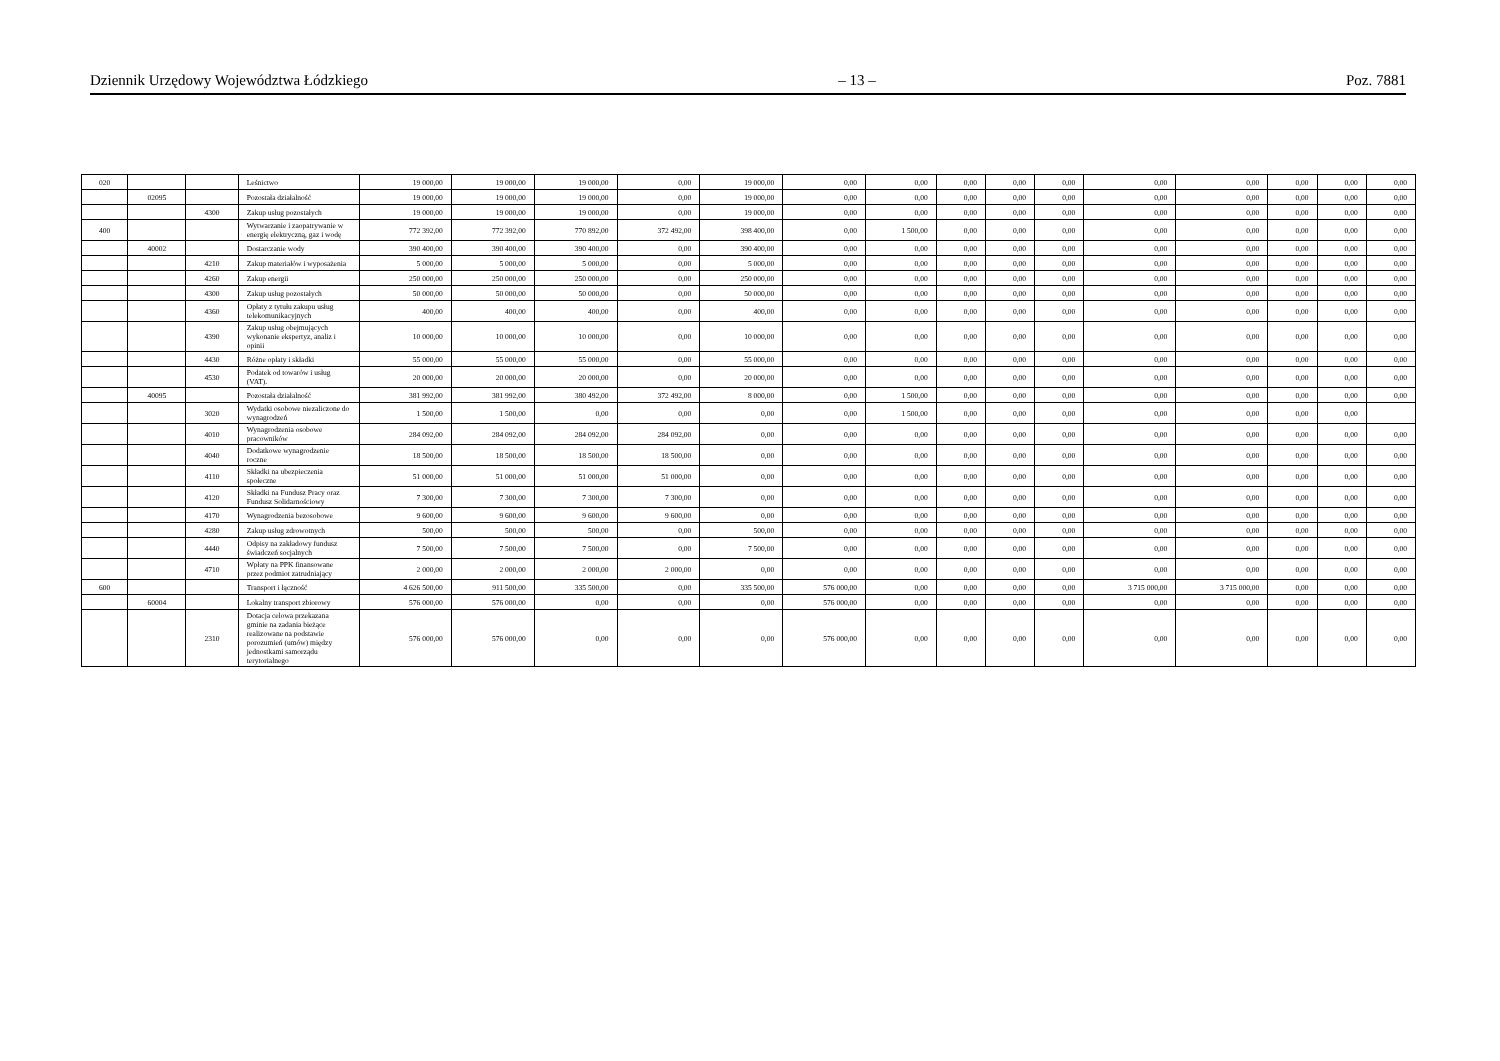Dziennik Urzędowy Województwa Łódzkiego – 13 – Poz. 7881
| 020 | | | Leśnictwo | 19 000,00 | 19 000,00 | 19 000,00 | 0,00 | 19 000,00 | 0,00 | 0,00 | 0,00 | 0,00 | 0,00 | 0,00 | 0,00 | 0,00 | 0,00 | 0,00 |
| | 02095 | | Pozostała działalność | 19 000,00 | 19 000,00 | 19 000,00 | 0,00 | 19 000,00 | 0,00 | 0,00 | 0,00 | 0,00 | 0,00 | 0,00 | 0,00 | 0,00 | 0,00 | 0,00 |
| | | 4300 | Zakup usług pozostałych | 19 000,00 | 19 000,00 | 19 000,00 | 0,00 | 19 000,00 | 0,00 | 0,00 | 0,00 | 0,00 | 0,00 | 0,00 | 0,00 | 0,00 | 0,00 | 0,00 |
| 400 | | | Wytwarzanie i zaopatrywanie w energię elektryczną, gaz i wodę | 772 392,00 | 772 392,00 | 770 892,00 | 372 492,00 | 398 400,00 | 0,00 | 1 500,00 | 0,00 | 0,00 | 0,00 | 0,00 | 0,00 | 0,00 | 0,00 | 0,00 |
| | 40002 | | Dostarczanie wody | 390 400,00 | 390 400,00 | 390 400,00 | 0,00 | 390 400,00 | 0,00 | 0,00 | 0,00 | 0,00 | 0,00 | 0,00 | 0,00 | 0,00 | 0,00 | 0,00 |
| | | 4210 | Zakup materiałów i wyposażenia | 5 000,00 | 5 000,00 | 5 000,00 | 0,00 | 5 000,00 | 0,00 | 0,00 | 0,00 | 0,00 | 0,00 | 0,00 | 0,00 | 0,00 | 0,00 | 0,00 |
| | | 4260 | Zakup energii | 250 000,00 | 250 000,00 | 250 000,00 | 0,00 | 250 000,00 | 0,00 | 0,00 | 0,00 | 0,00 | 0,00 | 0,00 | 0,00 | 0,00 | 0,00 | 0,00 |
| | | 4300 | Zakup usług pozostałych | 50 000,00 | 50 000,00 | 50 000,00 | 0,00 | 50 000,00 | 0,00 | 0,00 | 0,00 | 0,00 | 0,00 | 0,00 | 0,00 | 0,00 | 0,00 | 0,00 |
| | | 4360 | Opłaty z tytułu zakupu usług telekomunikacyjnych | 400,00 | 400,00 | 400,00 | 0,00 | 400,00 | 0,00 | 0,00 | 0,00 | 0,00 | 0,00 | 0,00 | 0,00 | 0,00 | 0,00 | 0,00 |
| | | 4390 | Zakup usług obejmujących wykonanie ekspertyz, analiz i opinii | 10 000,00 | 10 000,00 | 10 000,00 | 0,00 | 10 000,00 | 0,00 | 0,00 | 0,00 | 0,00 | 0,00 | 0,00 | 0,00 | 0,00 | 0,00 | 0,00 |
| | | 4430 | Różne opłaty i składki | 55 000,00 | 55 000,00 | 55 000,00 | 0,00 | 55 000,00 | 0,00 | 0,00 | 0,00 | 0,00 | 0,00 | 0,00 | 0,00 | 0,00 | 0,00 | 0,00 |
| | | 4530 | Podatek od towarów i usług (VAT). | 20 000,00 | 20 000,00 | 20 000,00 | 0,00 | 20 000,00 | 0,00 | 0,00 | 0,00 | 0,00 | 0,00 | 0,00 | 0,00 | 0,00 | 0,00 | 0,00 |
| | 40095 | | Pozostała działalność | 381 992,00 | 381 992,00 | 380 492,00 | 372 492,00 | 8 000,00 | 0,00 | 1 500,00 | 0,00 | 0,00 | 0,00 | 0,00 | 0,00 | 0,00 | 0,00 | 0,00 |
| | | 3020 | Wydatki osobowe niezaliczone do wynagrodzeń | 1 500,00 | 1 500,00 | 0,00 | 0,00 | 0,00 | 0,00 | 1 500,00 | 0,00 | 0,00 | 0,00 | 0,00 | 0,00 | 0,00 | 0,00 | |
| | | 4010 | Wynagrodzenia osobowe pracowników | 284 092,00 | 284 092,00 | 284 092,00 | 284 092,00 | 0,00 | 0,00 | 0,00 | 0,00 | 0,00 | 0,00 | 0,00 | 0,00 | 0,00 | 0,00 | 0,00 |
| | | 4040 | Dodatkowe wynagrodzenie roczne | 18 500,00 | 18 500,00 | 18 500,00 | 18 500,00 | 0,00 | 0,00 | 0,00 | 0,00 | 0,00 | 0,00 | 0,00 | 0,00 | 0,00 | 0,00 | 0,00 |
| | | 4110 | Składki na ubezpieczenia społeczne | 51 000,00 | 51 000,00 | 51 000,00 | 51 000,00 | 0,00 | 0,00 | 0,00 | 0,00 | 0,00 | 0,00 | 0,00 | 0,00 | 0,00 | 0,00 | 0,00 |
| | | 4120 | Składki na Fundusz Pracy oraz Fundusz Solidarnościowy | 7 300,00 | 7 300,00 | 7 300,00 | 7 300,00 | 0,00 | 0,00 | 0,00 | 0,00 | 0,00 | 0,00 | 0,00 | 0,00 | 0,00 | 0,00 | 0,00 |
| | | 4170 | Wynagrodzenia bezosobowe | 9 600,00 | 9 600,00 | 9 600,00 | 9 600,00 | 0,00 | 0,00 | 0,00 | 0,00 | 0,00 | 0,00 | 0,00 | 0,00 | 0,00 | 0,00 | 0,00 |
| | | 4280 | Zakup usług zdrowotnych | 500,00 | 500,00 | 500,00 | 0,00 | 500,00 | 0,00 | 0,00 | 0,00 | 0,00 | 0,00 | 0,00 | 0,00 | 0,00 | 0,00 | 0,00 |
| | | 4440 | Odpisy na zakładowy fundusz świadczeń socjalnych | 7 500,00 | 7 500,00 | 7 500,00 | 0,00 | 7 500,00 | 0,00 | 0,00 | 0,00 | 0,00 | 0,00 | 0,00 | 0,00 | 0,00 | 0,00 | 0,00 |
| | | 4710 | Wpłaty na PPK finansowane przez podmiot zatrudniający | 2 000,00 | 2 000,00 | 2 000,00 | 2 000,00 | 0,00 | 0,00 | 0,00 | 0,00 | 0,00 | 0,00 | 0,00 | 0,00 | 0,00 | 0,00 | 0,00 |
| 600 | | | Transport i łączność | 4 626 500,00 | 911 500,00 | 335 500,00 | 0,00 | 335 500,00 | 576 000,00 | 0,00 | 0,00 | 0,00 | 0,00 | 3 715 000,00 | 3 715 000,00 | 0,00 | 0,00 | 0,00 |
| | 60004 | | Lokalny transport zbiorowy | 576 000,00 | 576 000,00 | 0,00 | 0,00 | 0,00 | 576 000,00 | 0,00 | 0,00 | 0,00 | 0,00 | 0,00 | 0,00 | 0,00 | 0,00 | 0,00 |
| | | 2310 | Dotacja celowa przekazana gminie na zadania bieżące realizowane na podstawie porozumień (umów) między jednostkami samorządu terytorialnego | 576 000,00 | 576 000,00 | 0,00 | 0,00 | 0,00 | 576 000,00 | 0,00 | 0,00 | 0,00 | 0,00 | 0,00 | 0,00 | 0,00 | 0,00 | 0,00 |